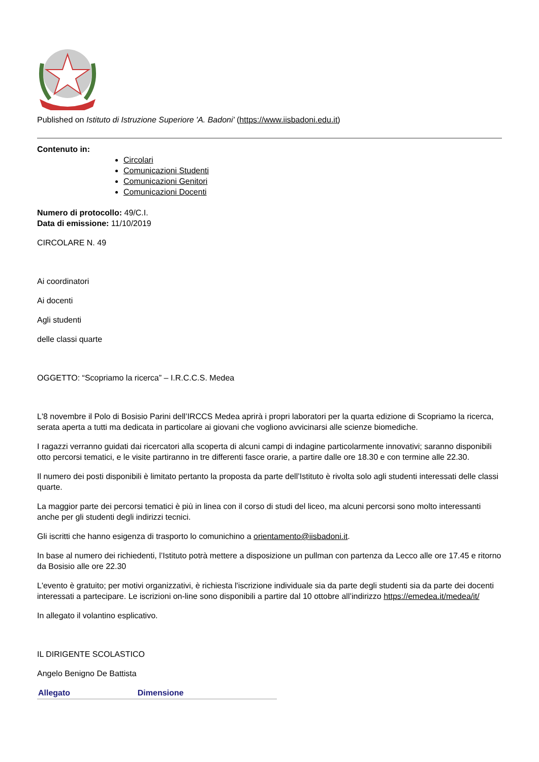Published on Istituto di Istruzione Superiore 'A. Badoni' (https://www.iisbadoni.edu.it)
Contenuto in:
Circolari
Comunicazioni Studenti
Comunicazioni Genitori
Comunicazioni Docenti
Numero di protocollo: 49/C.I.
Data di emissione: 11/10/2019
CIRCOLARE N. 49
Ai coordinatori
Ai docenti
Agli studenti
delle classi quarte
OGGETTO: “Scopriamo la ricerca” – I.R.C.C.S. Medea
L'8 novembre il Polo di Bosisio Parini dell’IRCCS Medea aprirà i propri laboratori per la quarta edizione di Scopriamo la ricerca, serata aperta a tutti ma dedicata in particolare ai giovani che vogliono avvicinarsi alle scienze biomediche.
I ragazzi verranno guidati dai ricercatori alla scoperta di alcuni campi di indagine particolarmente innovativi; saranno disponibili otto percorsi tematici, e le visite partiranno in tre differenti fasce orarie, a partire dalle ore 18.30 e con termine alle 22.30.
Il numero dei posti disponibili è limitato pertanto la proposta da parte dell’Istituto è rivolta solo agli studenti interessati delle classi quarte.
La maggior parte dei percorsi tematici è più in linea con il corso di studi del liceo, ma alcuni percorsi sono molto interessanti anche per gli studenti degli indirizzi tecnici.
Gli iscritti che hanno esigenza di trasporto lo comunichino a orientamento@iisbadoni.it.
In base al numero dei richiedenti, l’Istituto potrà mettere a disposizione un pullman con partenza da Lecco alle ore 17.45 e ritorno da Bosisio alle ore 22.30
L'evento è gratuito; per motivi organizzativi, è richiesta l'iscrizione individuale sia da parte degli studenti sia da parte dei docenti interessati a partecipare. Le iscrizioni on-line sono disponibili a partire dal 10 ottobre all’indirizzo https://emedea.it/medea/it/
In allegato il volantino esplicativo.
IL DIRIGENTE SCOLASTICO
Angelo Benigno De Battista
| Allegato | Dimensione |
| --- | --- |